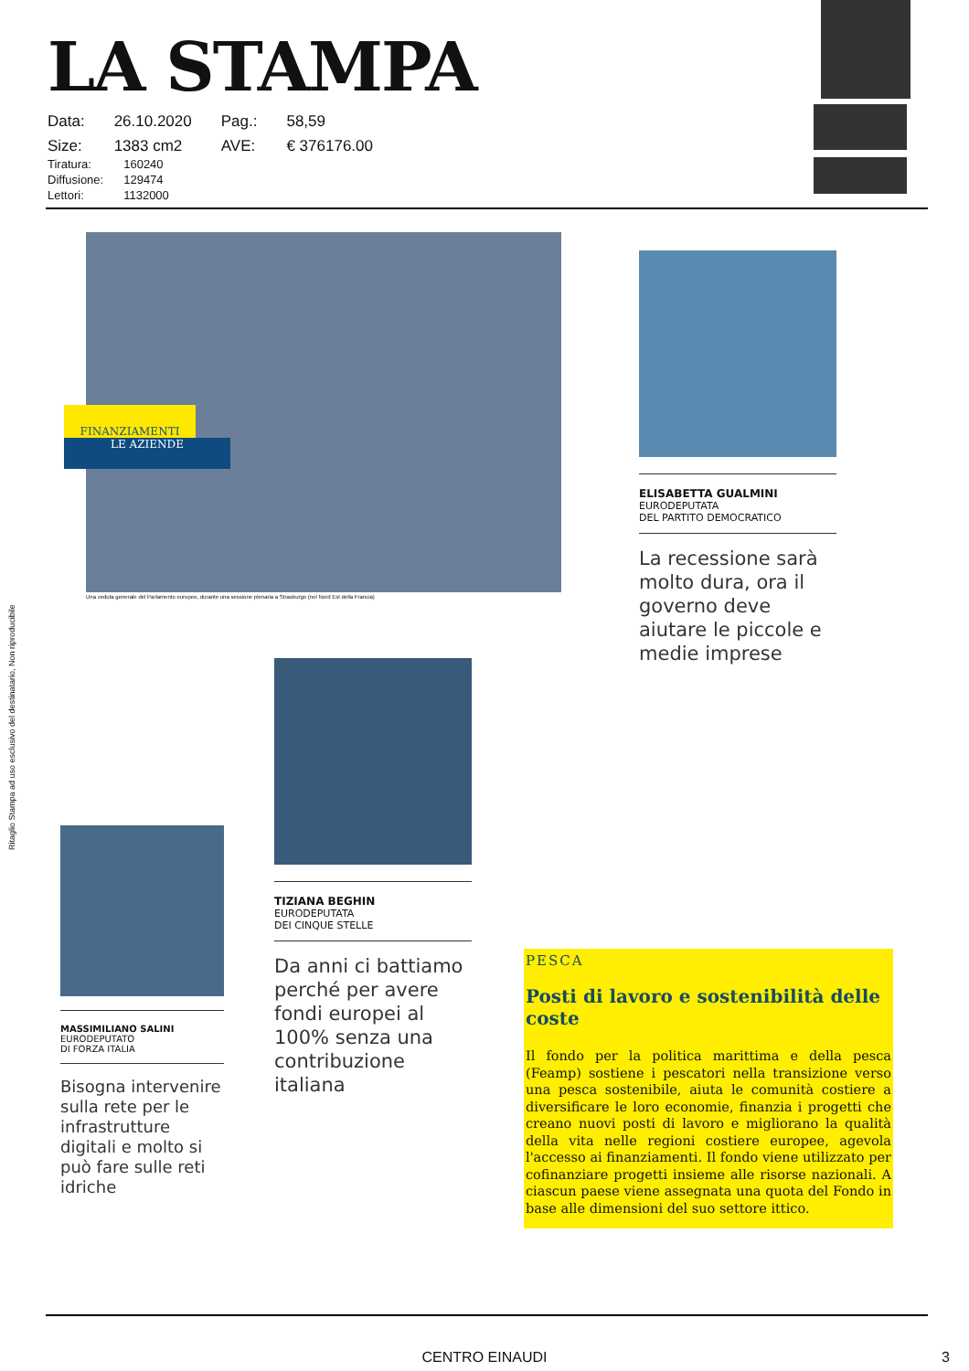LA STAMPA
| Data: | 26.10.2020 | Pag.: | 58,59 |
| Size: | 1383 cm2 | AVE: | € 376176.00 |
| Tiratura: | 160240 |
| Diffusione: | 129474 |
| Lettori: | 1132000 |
Ritaglio Stampa ad uso esclusivo del destinatario, Non riproducibile
FINANZIAMENTI
LE AZIENDE
Una veduta generale del Parlamento europeo, durante una sessione plenaria a Strasburgo (nel Nord Est della Francia)
ELISABETTA GUALMINI
EURODEPUTATA
DEL PARTITO DEMOCRATICO
La recessione sarà molto dura, ora il governo deve aiutare le piccole e medie imprese
TIZIANA BEGHIN
EURODEPUTATA
DEI CINQUE STELLE
Da anni ci battiamo perché per avere fondi europei al 100% senza una contribuzione italiana
MASSIMILIANO SALINI
EURODEPUTATO
DI FORZA ITALIA
Bisogna intervenire sulla rete per le infrastrutture digitali e molto si può fare sulle reti idriche
PESCA
Posti di lavoro e sostenibilità delle coste
Il fondo per la politica marittima e della pesca (Feamp) sostiene i pescatori nella transizione verso una pesca sostenibile, aiuta le comunità costiere a diversificare le loro economie, finanzia i progetti che creano nuovi posti di lavoro e migliorano la qualità della vita nelle regioni costiere europee, agevola l'accesso ai finanziamenti. Il fondo viene utilizzato per cofinanziare progetti insieme alle risorse nazionali. A ciascun paese viene assegnata una quota del Fondo in base alle dimensioni del suo settore ittico.
CENTRO EINAUDI 3